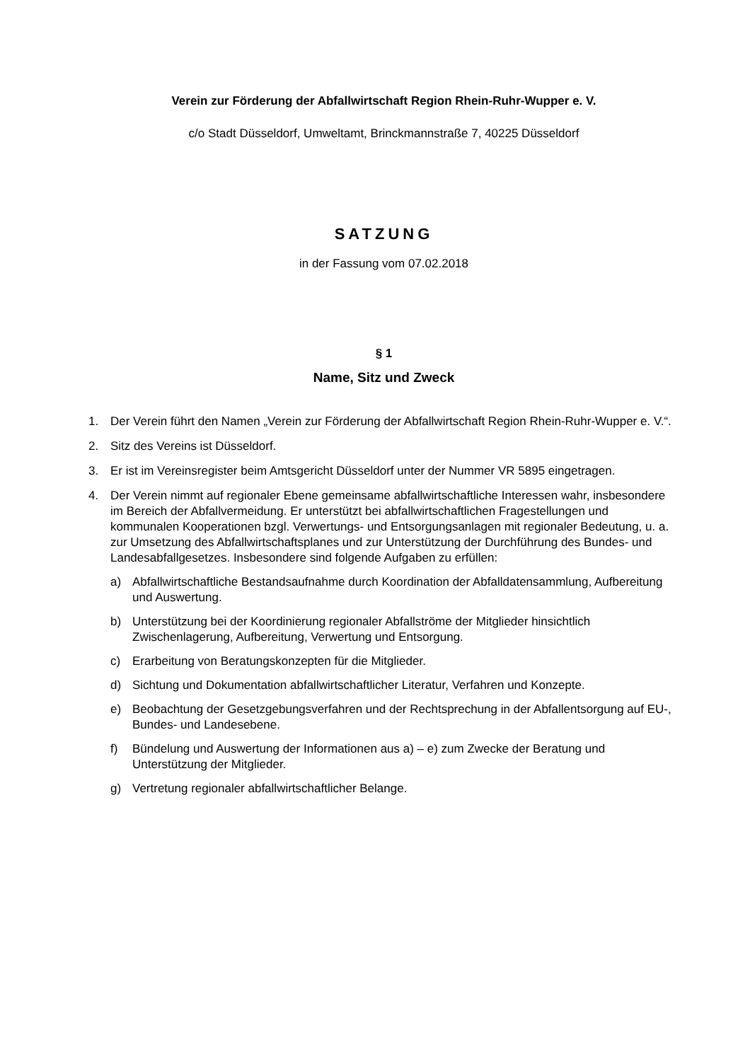Verein zur Förderung der Abfallwirtschaft Region Rhein-Ruhr-Wupper e. V.
c/o Stadt Düsseldorf, Umweltamt, Brinckmannstraße 7, 40225 Düsseldorf
SATZUNG
in der Fassung vom 07.02.2018
§ 1
Name, Sitz und Zweck
1. Der Verein führt den Namen „Verein zur Förderung der Abfallwirtschaft Region Rhein-Ruhr-Wupper e. V.“.
2. Sitz des Vereins ist Düsseldorf.
3. Er ist im Vereinsregister beim Amtsgericht Düsseldorf unter der Nummer VR 5895 eingetragen.
4. Der Verein nimmt auf regionaler Ebene gemeinsame abfallwirtschaftliche Interessen wahr, insbesondere im Bereich der Abfallvermeidung. Er unterstützt bei abfallwirtschaftlichen Fragestellungen und kommunalen Kooperationen bzgl. Verwertungs- und Entsorgungsanlagen mit regionaler Bedeutung, u. a. zur Umsetzung des Abfallwirtschaftsplanes und zur Unterstützung der Durchführung des Bundes- und Landesabfallgesetzes. Insbesondere sind folgende Aufgaben zu erfüllen:
a) Abfallwirtschaftliche Bestandsaufnahme durch Koordination der Abfalldatensammlung, Aufbereitung und Auswertung.
b) Unterstützung bei der Koordinierung regionaler Abfallströme der Mitglieder hinsichtlich Zwischenlagerung, Aufbereitung, Verwertung und Entsorgung.
c) Erarbeitung von Beratungskonzepten für die Mitglieder.
d) Sichtung und Dokumentation abfallwirtschaftlicher Literatur, Verfahren und Konzepte.
e) Beobachtung der Gesetzgebungsverfahren und der Rechtsprechung in der Abfallentsorgung auf EU-, Bundes- und Landesebene.
f) Bündelung und Auswertung der Informationen aus a) – e) zum Zwecke der Beratung und Unterstützung der Mitglieder.
g) Vertretung regionaler abfallwirtschaftlicher Belange.